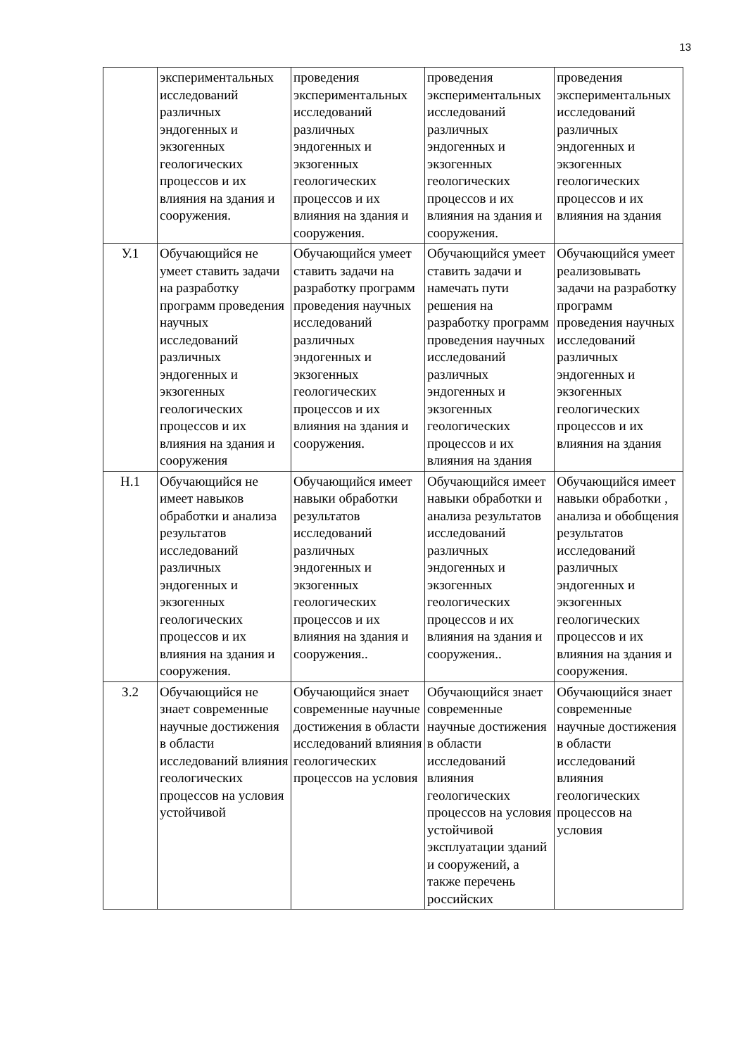13
| | экспериментальных исследований различных эндогенных и экзогенных геологических процессов и их влияния на здания и сооружения. | проведения экспериментальных исследований различных эндогенных и экзогенных геологических процессов и их влияния на здания и сооружения. | проведения экспериментальных исследований различных эндогенных и экзогенных геологических процессов и их влияния на здания и сооружения. | проведения экспериментальных исследований различных эндогенных и экзогенных геологических процессов и их влияния на здания |
| У.1 | Обучающийся не умеет ставить задачи на разработку программ проведения научных исследований различных эндогенных и экзогенных геологических процессов и их влияния на здания и сооружения | Обучающийся умеет ставить задачи на разработку программ проведения научных исследований различных эндогенных и экзогенных геологических процессов и их влияния на здания и сооружения. | Обучающийся умеет ставить задачи и намечать пути решения на разработку программ проведения научных исследований различных эндогенных и экзогенных геологических процессов и их влияния на здания | Обучающийся умеет реализовывать задачи на разработку программ проведения научных исследований различных эндогенных и экзогенных геологических процессов и их влияния на здания |
| Н.1 | Обучающийся не имеет навыков обработки и анализа результатов исследований различных эндогенных и экзогенных геологических процессов и их влияния на здания и сооружения. | Обучающийся имеет навыки обработки результатов исследований различных эндогенных и экзогенных геологических процессов и их влияния на здания и сооружения.. | Обучающийся имеет навыки обработки и анализа результатов исследований различных эндогенных и экзогенных геологических процессов и их влияния на здания и сооружения.. | Обучающийся имеет навыки обработки , анализа и обобщения результатов исследований различных эндогенных и экзогенных геологических процессов и их влияния на здания и сооружения. |
| З.2 | Обучающийся не знает современные научные достижения в области исследований влияния геологических процессов на условия устойчивой | Обучающийся знает современные научные достижения в области исследований влияния геологических процессов на условия | Обучающийся знает современные научные достижения в области исследований влияния геологических процессов на условия устойчивой эксплуатации зданий и сооружений, а также перечень российских | Обучающийся знает современные научные достижения в области исследований влияния геологических процессов на условия |